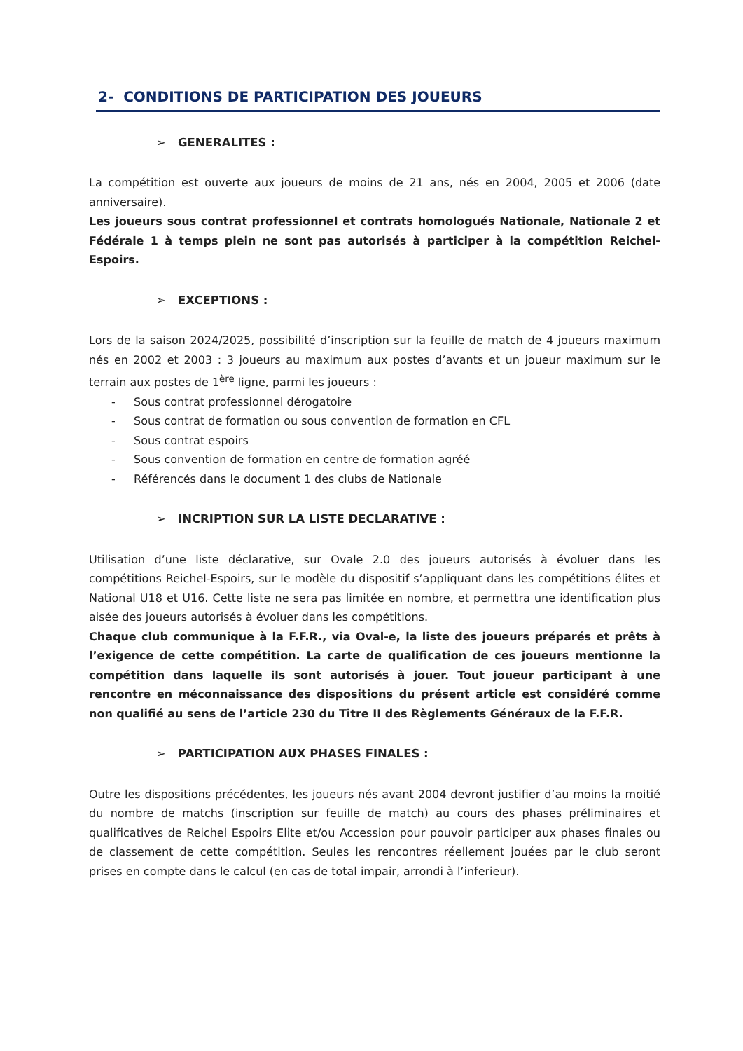2- CONDITIONS DE PARTICIPATION DES JOUEURS
➢ GENERALITES :
La compétition est ouverte aux joueurs de moins de 21 ans, nés en 2004, 2005 et 2006 (date anniversaire).
Les joueurs sous contrat professionnel et contrats homologués Nationale, Nationale 2 et Fédérale 1 à temps plein ne sont pas autorisés à participer à la compétition Reichel-Espoirs.
➢ EXCEPTIONS :
Lors de la saison 2024/2025, possibilité d’inscription sur la feuille de match de 4 joueurs maximum nés en 2002 et 2003 : 3 joueurs au maximum aux postes d’avants et un joueur maximum sur le terrain aux postes de 1<sup>ère</sup> ligne, parmi les joueurs :
- Sous contrat professionnel dérogatoire
- Sous contrat de formation ou sous convention de formation en CFL
- Sous contrat espoirs
- Sous convention de formation en centre de formation agréé
- Référencés dans le document 1 des clubs de Nationale
➢ INCRIPTION SUR LA LISTE DECLARATIVE :
Utilisation d’une liste déclarative, sur Ovale 2.0 des joueurs autorisés à évoluer dans les compétitions Reichel-Espoirs, sur le modèle du dispositif s’appliquant dans les compétitions élites et National U18 et U16. Cette liste ne sera pas limitée en nombre, et permettra une identification plus aisée des joueurs autorisés à évoluer dans les compétitions.
Chaque club communique à la F.F.R., via Oval-e, la liste des joueurs préparés et prêts à l’exigence de cette compétition. La carte de qualification de ces joueurs mentionne la compétition dans laquelle ils sont autorisés à jouer. Tout joueur participant à une rencontre en méconnaissance des dispositions du présent article est considéré comme non qualifié au sens de l’article 230 du Titre II des Règlements Généraux de la F.F.R.
➢ PARTICIPATION AUX PHASES FINALES :
Outre les dispositions précédentes, les joueurs nés avant 2004 devront justifier d’au moins la moitié du nombre de matchs (inscription sur feuille de match) au cours des phases préliminaires et qualificatives de Reichel Espoirs Elite et/ou Accession pour pouvoir participer aux phases finales ou de classement de cette compétition. Seules les rencontres réellement jouées par le club seront prises en compte dans le calcul (en cas de total impair, arrondi à l’inferieur).